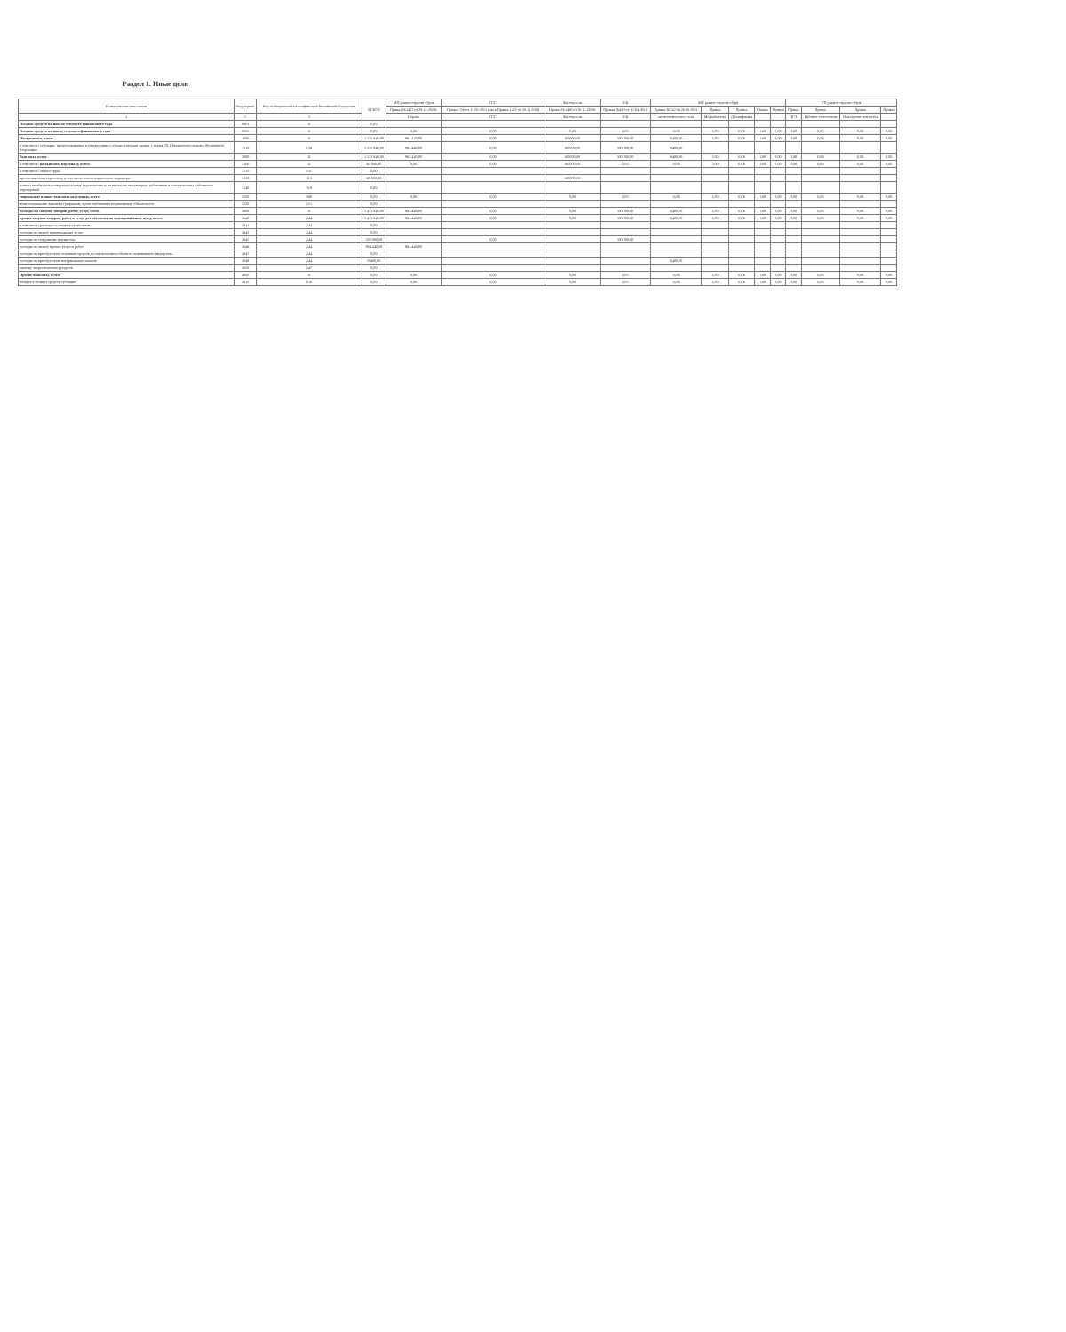Раздел 1. Иные цели
| Наименование показателя | Код строки | Код по бюджетной классификации Российской Федерации | ВСЕГО | МП развит отрасли обр-я | ГСС | Льготы села | ЗСК | МП развит отрасли обр-я | | | | | ГП развит отрасли обр-я | | | |
| --- | --- | --- | --- | --- | --- | --- | --- | --- | --- | --- | --- | --- | --- | --- | --- | --- |
| | | | | Приказ №1427 от 29.12.2020г | Приказ 156 от 15.02.2021 изм в Приказ 1422 от 28.12.2020 | Приказ №1436 от 30.12.2020г | Приказ №429 от 15.04.2021 | Приказ №342 от 26.03.2021 | Приказ | Приказ | Приказ | Приказ | Приказ | Приказ | Приказ | Приказ |
| 1 | 2 | 3 | | Охрана | ГСС | Льготы села | ЗСК | антисептически е села | Медкабинеты | Дезинфекция | | | ЕГЭ | Кабинет технологии | Нац.проект доп.места | |
| Остаток средств на начало текущего финансового года | 0001 | X | 0,00 | | | | | | | | | | | | | |
| Остаток средств на конец текущего финансового года | 0002 | X | 0,00 | 0,00 | 0,00 | 0,00 | 0,00 | 0,00 | 0,00 | 0,00 | 0,00 | 0,00 | 0,00 | 0,00 | 0,00 | 0,00 |
| Поступления, всего: | 1000 | X | 1 532 840,00 | 964 440,00 | 0,00 | 60 000,00 | 500 000,00 | 8 400,00 | 0,00 | 0,00 | 0,00 | 0,00 | 0,00 | 0,00 | 0,00 | 0,00 |
| в том числе: субсидии, предоставляемые в соответствии с абзацем вторым пункта 1 статьи 78.1 Бюджетного кодекса Российской Федерации | 1510 | 150 | 1 532 840,00 | 964 440,00 | 0,00 | 60 000,00 | 500 000,00 | 8 400,00 | | | | | | | | |
| Выплаты, всего: | 2000 | X | 1 532 840,00 | 964 440,00 | 0,00 | 60 000,00 | 500 000,00 | 8 400,00 | 0,00 | 0,00 | 0,00 | 0,00 | 0,00 | 0,00 | 0,00 | 0,00 |
| в том числе: на выплаты персоналу, всего: | 2100 | X | 60 000,00 | 0,00 | 0,00 | 60 000,00 | 0,00 | 0,00 | 0,00 | 0,00 | 0,00 | 0,00 | 0,00 | 0,00 | 0,00 | 0,00 |
| в том числе: оплата труда | 2110 | 111 | 0,00 | | | | | | | | | | | | | |
| прочие выплаты персоналу, в том числе компенсационного характера | 2120 | 112 | 60 000,00 | | | 60 000,00 | | | | | | | | | | |
| взносы по обязательному социальному страхованию на выплаты по оплате труда работников и иные выплаты работникам учреждений | 2140 | 119 | 0,00 | | | | | | | | | | | | | |
| социальные и иные выплаты населению, всего: | 2200 | 300 | 0,00 | 0,00 | 0,00 | 0,00 | 0,00 | 0,00 | 0,00 | 0,00 | 0,00 | 0,00 | 0,00 | 0,00 | 0,00 | 0,00 |
| иные социальные выплаты гражданам, кроме публичных нормативных обязательств | 2220 | 321 | 0,00 | | | | | | | | | | | | | |
| расходы на закупку товаров, работ, услуг, всего: | 2600 | X | 1 472 840,00 | 964 440,00 | 0,00 | 0,00 | 500 000,00 | 8 400,00 | 0,00 | 0,00 | 0,00 | 0,00 | 0,00 | 0,00 | 0,00 | 0,00 |
| прочая закупка товаров, работ и услуг для обеспечения муниципальных нужд, всего: | 2640 | 244 | 1 472 840,00 | 964 440,00 | 0,00 | 0,00 | 500 000,00 | 8 400,00 | 0,00 | 0,00 | 0,00 | 0,00 | 0,00 | 0,00 | 0,00 | 0,00 |
| в том числе: расходы на закупку услуг связи | 2641 | 244 | 0,00 | | | | | | | | | | | | | |
| расходы на оплату коммунальных услуг | 2643 | 244 | 0,00 | | | | | | | | | | | | | |
| расходы на содержание имущества | 2645 | 244 | 500 000,00 | | 0,00 | | 500 000,00 | | | | | | | | | |
| расходы на оплату прочих услуг и работ | 2646 | 244 | 964 440,00 | 964 440,00 | | | | | | | | | | | | |
| расходы на приобретение основных средств, за исключением объектов недвижимого имущества | 2647 | 244 | 0,00 | | | | | | | | | | | | | |
| расходы на приобретение материальных запасов | 2648 | 244 | 8 400,00 | | | | | 8 400,00 | | | | | | | | |
| закупку энергетических ресурсов | 2650 | 247 | 0,00 | | | | | | | | | | | | | |
| Прочие выплаты, всего: | 4000 | X | 0,00 | 0,00 | 0,00 | 0,00 | 0,00 | 0,00 | 0,00 | 0,00 | 0,00 | 0,00 | 0,00 | 0,00 | 0,00 | 0,00 |
| возврат в бюджет средств субсидии | 4010 | 610 | 0,00 | 0,00 | 0,00 | 0,00 | 0,00 | 0,00 | 0,00 | 0,00 | 0,00 | 0,00 | 0,00 | 0,00 | 0,00 | 0,00 |